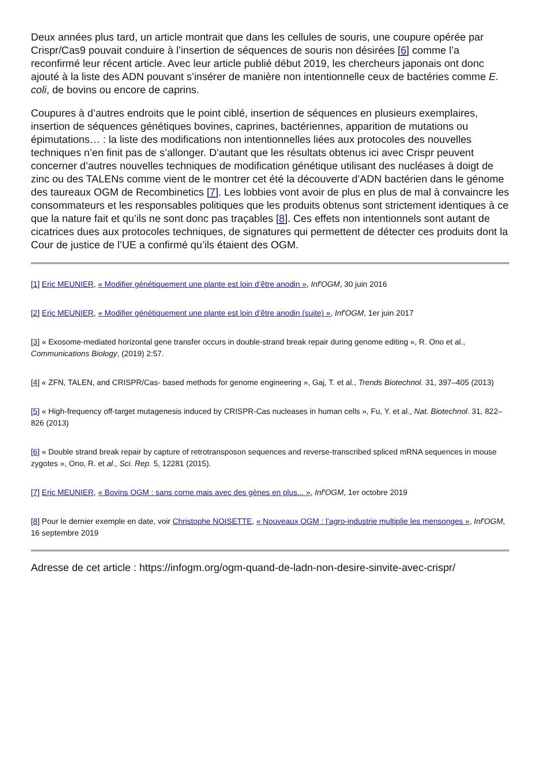Deux années plus tard, un article montrait que dans les cellules de souris, une coupure opérée par Crispr/Cas9 pouvait conduire à l’insertion de séquences de souris non désirées [6] comme l’a reconfirmé leur récent article. Avec leur article publié début 2019, les chercheurs japonais ont donc ajouté à la liste des ADN pouvant s’insérer de manière non intentionnelle ceux de bactéries comme E. coli, de bovins ou encore de caprins.
Coupures à d’autres endroits que le point ciblé, insertion de séquences en plusieurs exemplaires, insertion de séquences génétiques bovines, caprines, bactériennes, apparition de mutations ou épimutations… : la liste des modifications non intentionnelles liées aux protocoles des nouvelles techniques n’en finit pas de s’allonger. D’autant que les résultats obtenus ici avec Crispr peuvent concerner d’autres nouvelles techniques de modification génétique utilisant des nucléases à doigt de zinc ou des TALENs comme vient de le montrer cet été la découverte d’ADN bactérien dans le génome des taureaux OGM de Recombinetics [7]. Les lobbies vont avoir de plus en plus de mal à convaincre les consommateurs et les responsables politiques que les produits obtenus sont strictement identiques à ce que la nature fait et qu’ils ne sont donc pas traçables [8]. Ces effets non intentionnels sont autant de cicatrices dues aux protocoles techniques, de signatures qui permettent de détecter ces produits dont la Cour de justice de l’UE a confirmé qu’ils étaient des OGM.
[1] Eric MEUNIER, « Modifier génétiquement une plante est loin d’être anodin », Inf'OGM, 30 juin 2016
[2] Eric MEUNIER, « Modifier génétiquement une plante est loin d’être anodin (suite) », Inf'OGM, 1er juin 2017
[3] « Exosome-mediated horizontal gene transfer occurs in double-strand break repair during genome editing », R. Ono et al., Communications Biology, (2019) 2:57.
[4] « ZFN, TALEN, and CRISPR/Cas- based methods for genome engineering », Gaj, T. et al., Trends Biotechnol. 31, 397–405 (2013)
[5] « High-frequency off-target mutagenesis induced by CRISPR-Cas nucleases in human cells », Fu, Y. et al., Nat. Biotechnol. 31, 822–826 (2013)
[6] « Double strand break repair by capture of retrotransposon sequences and reverse-transcribed spliced mRNA sequences in mouse zygotes », Ono, R. et al., Sci. Rep. 5, 12281 (2015).
[7] Eric MEUNIER, « Bovins OGM : sans corne mais avec des gènes en plus... », Inf'OGM, 1er octobre 2019
[8] Pour le dernier exemple en date, voir Christophe NOISETTE, « Nouveaux OGM : l’agro-industrie multiplie les mensonges », Inf'OGM, 16 septembre 2019
Adresse de cet article : https://infogm.org/ogm-quand-de-ladn-non-desire-sinvite-avec-crispr/